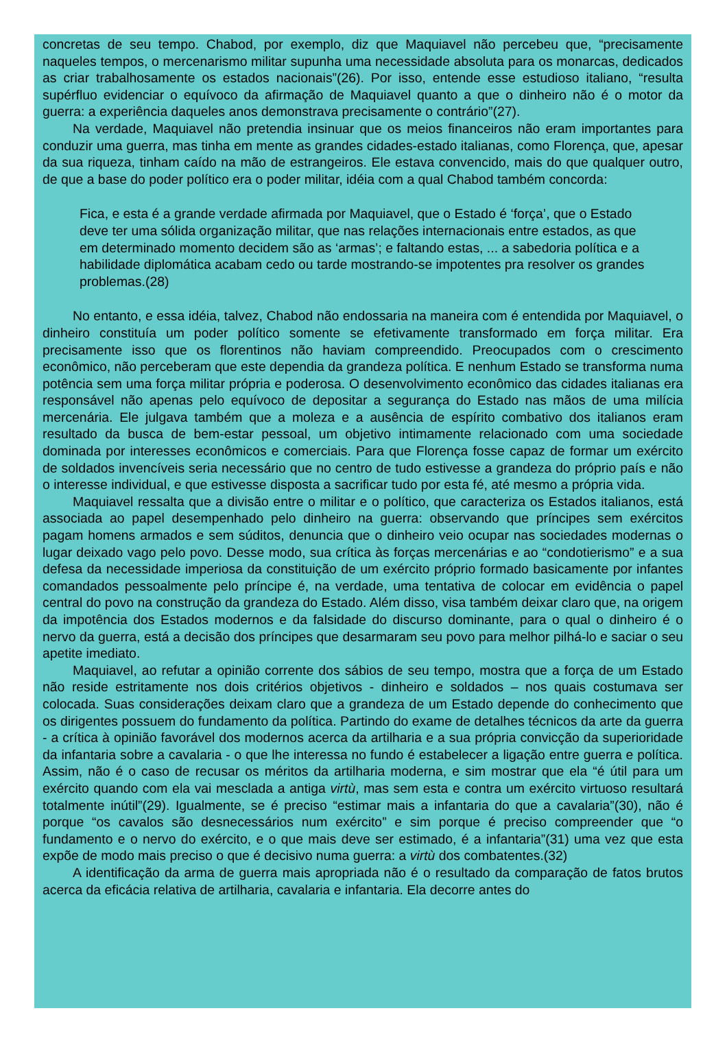concretas de seu tempo. Chabod, por exemplo, diz que Maquiavel não percebeu que, “precisamente naqueles tempos, o mercenarismo militar supunha uma necessidade absoluta para os monarcas, dedicados as criar trabalhosamente os estados nacionais”(26). Por isso, entende esse estudioso italiano, “resulta supérfluo evidenciar o equívoco da afirmação de Maquiavel quanto a que o dinheiro não é o motor da guerra: a experiência daqueles anos demonstrava precisamente o contrário”(27).
Na verdade, Maquiavel não pretendia insinuar que os meios financeiros não eram importantes para conduzir uma guerra, mas tinha em mente as grandes cidades-estado italianas, como Florença, que, apesar da sua riqueza, tinham caído na mão de estrangeiros. Ele estava convencido, mais do que qualquer outro, de que a base do poder político era o poder militar, idéia com a qual Chabod também concorda:
Fica, e esta é a grande verdade afirmada por Maquiavel, que o Estado é ‘força’, que o Estado deve ter uma sólida organização militar, que nas relações internacionais entre estados, as que em determinado momento decidem são as ‘armas’; e faltando estas, ... a sabedoria política e a habilidade diplomática acabam cedo ou tarde mostrando-se impotentes pra resolver os grandes problemas.(28)
No entanto, e essa idéia, talvez, Chabod não endossaria na maneira com é entendida por Maquiavel, o dinheiro constituía um poder político somente se efetivamente transformado em força militar. Era precisamente isso que os florentinos não haviam compreendido. Preocupados com o crescimento econômico, não perceberam que este dependia da grandeza política. E nenhum Estado se transforma numa potência sem uma força militar própria e poderosa. O desenvolvimento econômico das cidades italianas era responsável não apenas pelo equívoco de depositar a segurança do Estado nas mãos de uma milícia mercenária. Ele julgava também que a moleza e a ausência de espírito combativo dos italianos eram resultado da busca de bem-estar pessoal, um objetivo intimamente relacionado com uma sociedade dominada por interesses econômicos e comerciais. Para que Florença fosse capaz de formar um exército de soldados invencíveis seria necessário que no centro de tudo estivesse a grandeza do próprio país e não o interesse individual, e que estivesse disposta a sacrificar tudo por esta fé, até mesmo a própria vida.
Maquiavel ressalta que a divisão entre o militar e o político, que caracteriza os Estados italianos, está associada ao papel desempenhado pelo dinheiro na guerra: observando que príncipes sem exércitos pagam homens armados e sem súditos, denuncia que o dinheiro veio ocupar nas sociedades modernas o lugar deixado vago pelo povo. Desse modo, sua crítica às forças mercenárias e ao “condotierismo” e a sua defesa da necessidade imperiosa da constituição de um exército próprio formado basicamente por infantes comandados pessoalmente pelo príncipe é, na verdade, uma tentativa de colocar em evidência o papel central do povo na construção da grandeza do Estado. Além disso, visa também deixar claro que, na origem da impotência dos Estados modernos e da falsidade do discurso dominante, para o qual o dinheiro é o nervo da guerra, está a decisão dos príncipes que desarmaram seu povo para melhor pilhá-lo e saciar o seu apetite imediato.
Maquiavel, ao refutar a opinião corrente dos sábios de seu tempo, mostra que a força de um Estado não reside estritamente nos dois critérios objetivos - dinheiro e soldados – nos quais costumava ser colocada. Suas considerações deixam claro que a grandeza de um Estado depende do conhecimento que os dirigentes possuem do fundamento da política. Partindo do exame de detalhes técnicos da arte da guerra - a crítica à opinião favorável dos modernos acerca da artilharia e a sua própria convicção da superioridade da infantaria sobre a cavalaria - o que lhe interessa no fundo é estabelecer a ligação entre guerra e política. Assim, não é o caso de recusar os méritos da artilharia moderna, e sim mostrar que ela “é útil para um exército quando com ela vai mesclada a antiga virtù, mas sem esta e contra um exército virtuoso resultará totalmente inútil”(29). Igualmente, se é preciso “estimar mais a infantaria do que a cavalaria”(30), não é porque “os cavalos são desnecessários num exército” e sim porque é preciso compreender que “o fundamento e o nervo do exército, e o que mais deve ser estimado, é a infantaria”(31) uma vez que esta expõe de modo mais preciso o que é decisivo numa guerra: a virtù dos combatentes.(32)
A identificação da arma de guerra mais apropriada não é o resultado da comparação de fatos brutos acerca da eficácia relativa de artilharia, cavalaria e infantaria. Ela decorre antes do